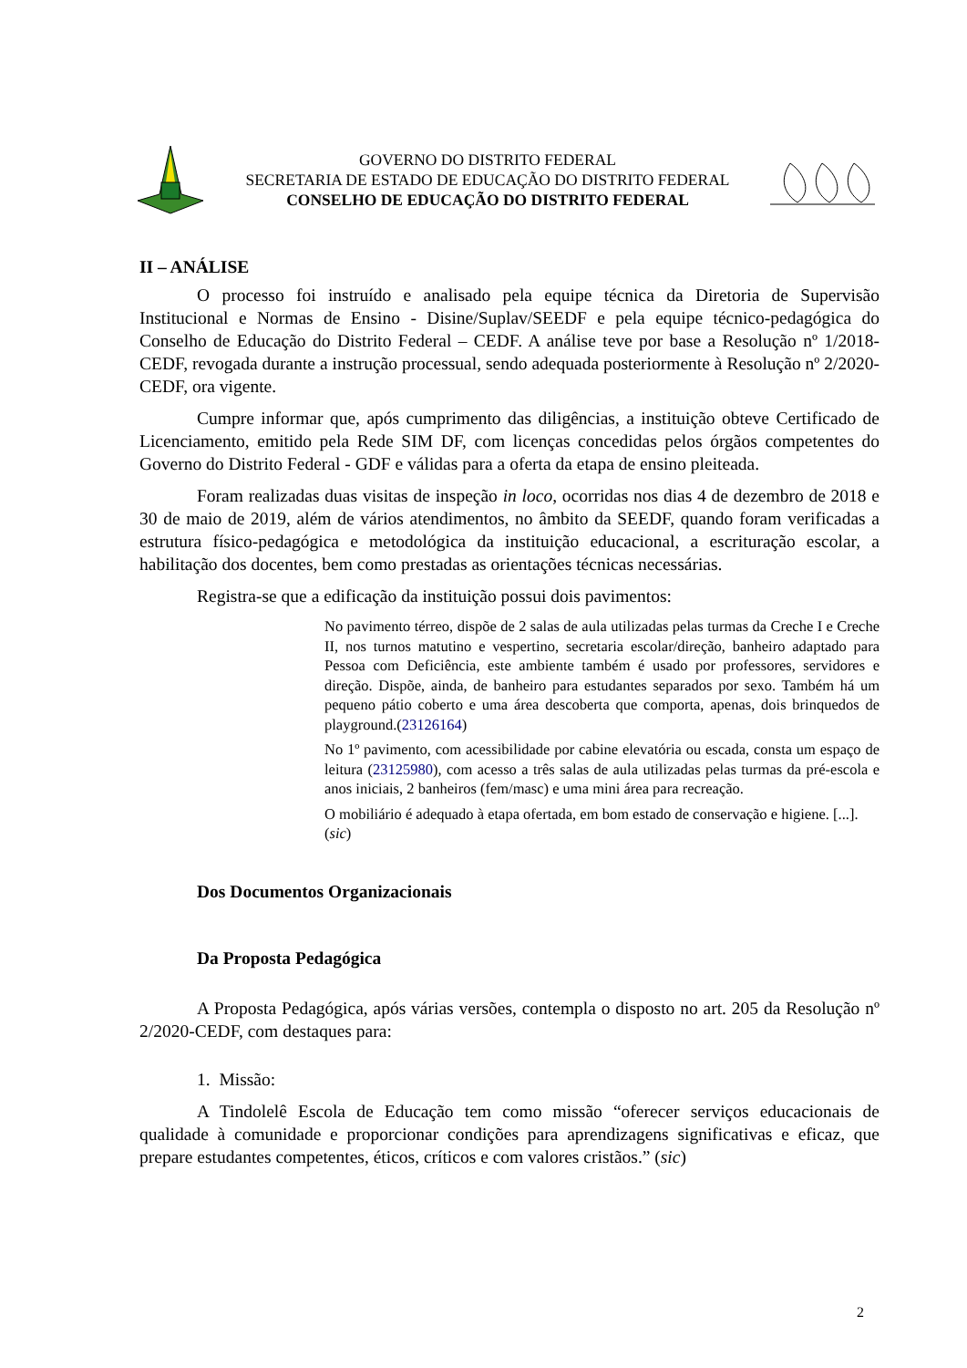GOVERNO DO DISTRITO FEDERAL
SECRETARIA DE ESTADO DE EDUCAÇÃO DO DISTRITO FEDERAL
CONSELHO DE EDUCAÇÃO DO DISTRITO FEDERAL
II – ANÁLISE
O processo foi instruído e analisado pela equipe técnica da Diretoria de Supervisão Institucional e Normas de Ensino - Disine/Suplav/SEEDF e pela equipe técnico-pedagógica do Conselho de Educação do Distrito Federal – CEDF. A análise teve por base a Resolução nº 1/2018-CEDF, revogada durante a instrução processual, sendo adequada posteriormente à Resolução nº 2/2020-CEDF, ora vigente.
Cumpre informar que, após cumprimento das diligências, a instituição obteve Certificado de Licenciamento, emitido pela Rede SIM DF, com licenças concedidas pelos órgãos competentes do Governo do Distrito Federal - GDF e válidas para a oferta da etapa de ensino pleiteada.
Foram realizadas duas visitas de inspeção in loco, ocorridas nos dias 4 de dezembro de 2018 e 30 de maio de 2019, além de vários atendimentos, no âmbito da SEEDF, quando foram verificadas a estrutura físico-pedagógica e metodológica da instituição educacional, a escrituração escolar, a habilitação dos docentes, bem como prestadas as orientações técnicas necessárias.
Registra-se que a edificação da instituição possui dois pavimentos:
No pavimento térreo, dispõe de 2 salas de aula utilizadas pelas turmas da Creche I e Creche II, nos turnos matutino e vespertino, secretaria escolar/direção, banheiro adaptado para Pessoa com Deficiência, este ambiente também é usado por professores, servidores e direção. Dispõe, ainda, de banheiro para estudantes separados por sexo. Também há um pequeno pátio coberto e uma área descoberta que comporta, apenas, dois brinquedos de playground.(23126164)
No 1º pavimento, com acessibilidade por cabine elevatória ou escada, consta um espaço de leitura (23125980), com acesso a três salas de aula utilizadas pelas turmas da pré-escola e anos iniciais, 2 banheiros (fem/masc) e uma mini área para recreação.
O mobiliário é adequado à etapa ofertada, em bom estado de conservação e higiene. [...].
(sic)
Dos Documentos Organizacionais
Da Proposta Pedagógica
A Proposta Pedagógica, após várias versões, contempla o disposto no art. 205 da Resolução nº 2/2020-CEDF, com destaques para:
1. Missão:
A Tindolelê Escola de Educação tem como missão “oferecer serviços educacionais de qualidade à comunidade e proporcionar condições para aprendizagens significativas e eficaz, que prepare estudantes competentes, éticos, críticos e com valores cristãos.” (sic)
2